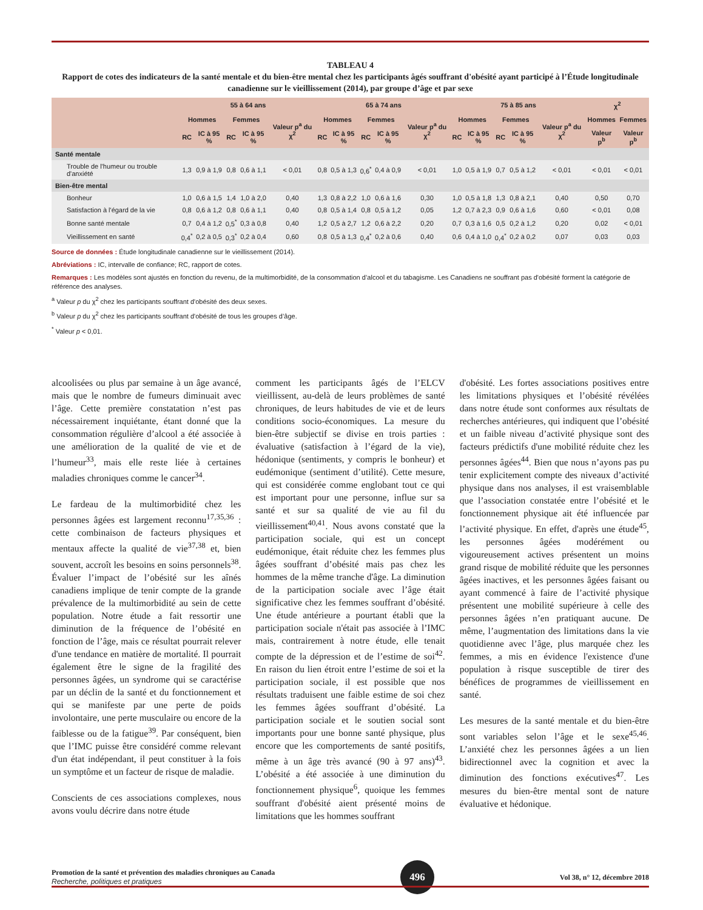TABLEAU 4
Rapport de cotes des indicateurs de la santé mentale et du bien-être mental chez les participants âgés souffrant d'obésité ayant participé à l’Étude longitudinale canadienne sur le vieillissement (2014), par groupe d’âge et par sexe
| | 55 à 64 ans | | | | | 65 à 74 ans | | | | | 75 à 85 ans | | | | | χ<sup>2</sup> | |
| --- | --- | --- | --- | --- | --- | --- | --- | --- | --- | --- | --- | --- | --- | --- | --- | --- | --- |
| | Hommes | | Femmes | | Valeur p<sup>a</sup> du χ<sup>2</sup> | Hommes | | Femmes | | Valeur p<sup>a</sup> du χ<sup>2</sup> | Hommes | | Femmes | | Valeur p<sup>a</sup> du χ<sup>2</sup> | Hommes | Femmes |
| | RC | IC à 95 % | RC | IC à 95 % | | RC | IC à 95 % | RC | IC à 95 % | | RC | IC à 95 % | RC | IC à 95 % | | Valeur p<sup>b</sup> | Valeur p<sup>b</sup> |
| Santé mentale | | | | | | | | | | | | | | | | | |
| Trouble de l'humeur ou trouble d'anxiété | 1,3 | 0,9 à 1,9 | 0,8 | 0,6 à 1,1 | < 0,01 | 0,8 | 0,5 à 1,3 | 0,6<sup>*</sup> | 0,4 à 0,9 | < 0,01 | 1,0 | 0,5 à 1,9 | 0,7 | 0,5 à 1,2 | < 0,01 | < 0,01 | < 0,01 |
| Bien-être mental | | | | | | | | | | | | | | | | | |
| Bonheur | 1,0 | 0,6 à 1,5 | 1,4 | 1,0 à 2,0 | 0,40 | 1,3 | 0,8 à 2,2 | 1,0 | 0,6 à 1,6 | 0,30 | 1,0 | 0,5 à 1,8 | 1,3 | 0,8 à 2,1 | 0,40 | 0,50 | 0,70 |
| Satisfaction à l'égard de la vie | 0,8 | 0,6 à 1,2 | 0,8 | 0,6 à 1,1 | 0,40 | 0,8 | 0,5 à 1,4 | 0,8 | 0,5 à 1,2 | 0,05 | 1,2 | 0,7 à 2,3 | 0,9 | 0,6 à 1,6 | 0,60 | < 0,01 | 0,08 |
| Bonne santé mentale | 0,7 | 0,4 à 1,2 | 0,5<sup>*</sup> | 0,3 à 0,8 | 0,40 | 1,2 | 0,5 à 2,7 | 1,2 | 0,6 à 2,2 | 0,20 | 0,7 | 0,3 à 1,6 | 0,5 | 0,2 à 1,2 | 0,20 | 0,02 | < 0,01 |
| Vieillissement en santé | 0,4<sup>*</sup> | 0,2 à 0,5 | 0,3<sup>*</sup> | 0,2 à 0,4 | 0,60 | 0,8 | 0,5 à 1,3 | 0,4<sup>*</sup> | 0,2 à 0,6 | 0,40 | 0,6 | 0,4 à 1,0 | 0,4<sup>*</sup> | 0,2 à 0,2 | 0,07 | 0,03 | 0,03 |
Source de données : Étude longitudinale canadienne sur le vieillissement (2014).
Abréviations : IC, intervalle de confiance; RC, rapport de cotes.
Remarques : Les modèles sont ajustés en fonction du revenu, de la multimorbidité, de la consommation d’alcool et du tabagisme. Les Canadiens ne souffrant pas d'obésité forment la catégorie de référence des analyses.
<sup>a</sup> Valeur p du χ<sup>2</sup> chez les participants souffrant d'obésité des deux sexes.
<sup>b</sup> Valeur p du χ<sup>2</sup> chez les participants souffrant d'obésité de tous les groupes d’âge.
<sup>*</sup> Valeur p < 0,01.
alcoolisées ou plus par semaine à un âge avancé, mais que le nombre de fumeurs diminuait avec l’âge. Cette première constatation n’est pas nécessairement inquiétante, étant donné que la consommation régulière d’alcool a été associée à une amélioration de la qualité de vie et de l’humeur<sup>33</sup>, mais elle reste liée à certaines maladies chroniques comme le cancer<sup>34</sup>.
Le fardeau de la multimorbidité chez les personnes âgées est largement reconnu<sup>17,35,36</sup> : cette combinaison de facteurs physiques et mentaux affecte la qualité de vie<sup>37,38</sup> et, bien souvent, accroît les besoins en soins personnels<sup>38</sup>. Évaluer l’impact de l’obésité sur les aînés canadiens implique de tenir compte de la grande prévalence de la multimorbidité au sein de cette population. Notre étude a fait ressortir une diminution de la fréquence de l’obésité en fonction de l’âge, mais ce résultat pourrait relever d'une tendance en matière de mortalité. Il pourrait également être le signe de la fragilité des personnes âgées, un syndrome qui se caractérise par un déclin de la santé et du fonctionnement et qui se manifeste par une perte de poids involontaire, une perte musculaire ou encore de la faiblesse ou de la fatigue<sup>39</sup>. Par conséquent, bien que l’IMC puisse être considéré comme relevant d'un état indépendant, il peut constituer à la fois un symptôme et un facteur de risque de maladie.
Conscients de ces associations complexes, nous avons voulu décrire dans notre étude
comment les participants âgés de l’ELCV vieillissent, au-delà de leurs problèmes de santé chroniques, de leurs habitudes de vie et de leurs conditions socio-économiques. La mesure du bien-être subjectif se divise en trois parties : évaluative (satisfaction à l’égard de la vie), hédonique (sentiments, y compris le bonheur) et eudémonique (sentiment d’utilité). Cette mesure, qui est considérée comme englobant tout ce qui est important pour une personne, influe sur sa santé et sur sa qualité de vie au fil du vieillissement<sup>40,41</sup>. Nous avons constaté que la participation sociale, qui est un concept eudémonique, était réduite chez les femmes plus âgées souffrant d’obésité mais pas chez les hommes de la même tranche d'âge. La diminution de la participation sociale avec l’âge était significative chez les femmes souffrant d’obésité. Une étude antérieure a pourtant établi que la participation sociale n'était pas associée à l’IMC mais, contrairement à notre étude, elle tenait compte de la dépression et de l’estime de soi<sup>42</sup>. En raison du lien étroit entre l’estime de soi et la participation sociale, il est possible que nos résultats traduisent une faible estime de soi chez les femmes âgées souffrant d’obésité. La participation sociale et le soutien social sont importants pour une bonne santé physique, plus encore que les comportements de santé positifs, même à un âge très avancé (90 à 97 ans)<sup>43</sup>. L’obésité a été associée à une diminution du fonctionnement physique<sup>6</sup>, quoique les femmes souffrant d'obésité aient présenté moins de limitations que les hommes souffrant
d'obésité. Les fortes associations positives entre les limitations physiques et l’obésité révélées dans notre étude sont conformes aux résultats de recherches antérieures, qui indiquent que l’obésité et un faible niveau d’activité physique sont des facteurs prédictifs d'une mobilité réduite chez les personnes âgées<sup>44</sup>. Bien que nous n’ayons pas pu tenir explicitement compte des niveaux d’activité physique dans nos analyses, il est vraisemblable que l’association constatée entre l’obésité et le fonctionnement physique ait été influencée par l’activité physique. En effet, d'après une étude<sup>45</sup>, les personnes âgées modérément ou vigoureusement actives présentent un moins grand risque de mobilité réduite que les personnes âgées inactives, et les personnes âgées faisant ou ayant commencé à faire de l’activité physique présentent une mobilité supérieure à celle des personnes âgées n’en pratiquant aucune. De même, l’augmentation des limitations dans la vie quotidienne avec l’âge, plus marquée chez les femmes, a mis en évidence l'existence d'une population à risque susceptible de tirer des bénéfices de programmes de vieillissement en santé.
Les mesures de la santé mentale et du bien-être sont variables selon l’âge et le sexe<sup>45,46</sup>. L’anxiété chez les personnes âgées a un lien bidirectionnel avec la cognition et avec la diminution des fonctions exécutives<sup>47</sup>. Les mesures du bien-être mental sont de nature évaluative et hédonique.
Promotion de la santé et prévention des maladies chroniques au Canada
Recherche, politiques et pratiques
496
Vol 38, n° 12, décembre 2018